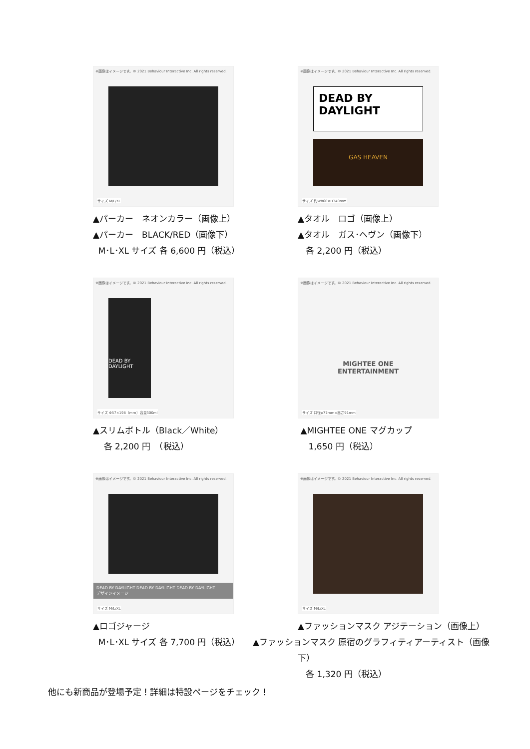※画像はイメージです。© 2021 Behaviour Interactive Inc. All rights reserved.
サイズ M/L/XL
▲パーカー　ネオンカラー（画像上）
▲パーカー　BLACK/RED（画像下）
M･L･XL サイズ 各 6,600 円（税込）
※画像はイメージです。© 2021 Behaviour Interactive Inc. All rights reserved.
DEAD BY DAYLIGHT
GAS HEAVEN
サイズ 約W860×H340mm
▲タオル　ロゴ（画像上）
▲タオル　ガス･ヘヴン（画像下）
各 2,200 円（税込）
※画像はイメージです。© 2021 Behaviour Interactive Inc. All rights reserved.
DEAD BY DAYLIGHT
サイズ Φ57×198（mm）容量300ml
▲スリムボトル（Black／White）
各 2,200 円　（税込）
※画像はイメージです。© 2021 Behaviour Interactive Inc. All rights reserved.
MIGHTEE ONE
ENTERTAINMENT
サイズ 口径φ77mm×高さ91mm
▲MIGHTEE ONE マグカップ
1,650 円（税込）
※画像はイメージです。© 2021 Behaviour Interactive Inc. All rights reserved.
DEAD BY DAYLIGHT DEAD BY DAYLIGHT DEAD BY DAYLIGHT
デザインイメージ
サイズ M/L/XL
▲ロゴジャージ
M･L･XL サイズ 各 7,700 円（税込）
※画像はイメージです。© 2021 Behaviour Interactive Inc. All rights reserved.
サイズ M/L/XL
▲ファッションマスク アジテーション（画像上）
▲ファッションマスク 原宿のグラフィティアーティスト（画像下）
各 1,320 円（税込）
他にも新商品が登場予定！詳細は特設ページをチェック！